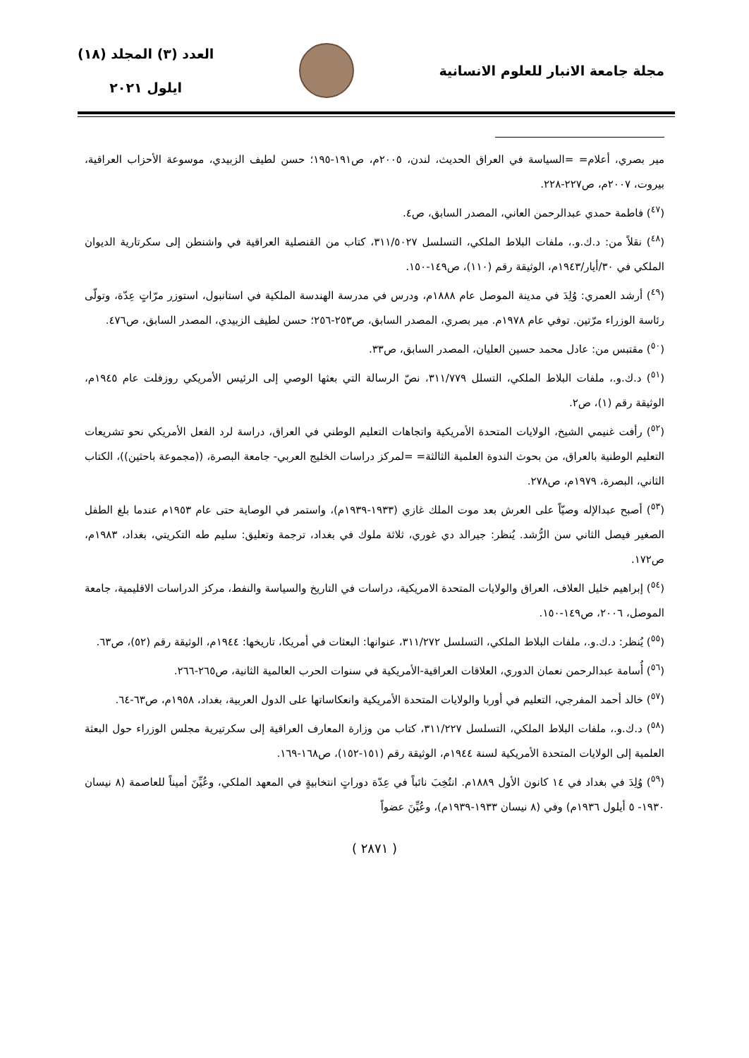مجلة جامعة الانبار للعلوم الانسانية
العدد (٣) المجلد (١٨)
ايلول ٢٠٢١
مير بصري، أعلام= =السياسة في العراق الحديث، لندن، ٢٠٠٥م، ص١٩١-١٩٥؛ حسن لطيف الزبيدي، موسوعة الأحزاب العراقية، بيروت، ٢٠٠٧م، ص٢٢٧-٢٢٨.
(<sup>٤٧</sup>) فاطمة حمدي عبدالرحمن العاني، المصدر السابق، ص٤.
(<sup>٤٨</sup>) نقلاً من: د.ك.و.، ملفات البلاط الملكي، التسلسل ٣١١/٥٠٢٧، كتاب من القنصلية العراقية في واشنطن إلى سكرتارية الديوان الملكي في ٣٠/أيار/١٩٤٣م، الوثيقة رقم (١١٠)، ص١٤٩-١٥٠.
(<sup>٤٩</sup>) أرشد العمري: وُلِدَ في مدينة الموصل عام ١٨٨٨م، ودرس في مدرسة الهندسة الملكية في استانبول، استوزر مرّاتٍ عِدّة، وتولّى رئاسة الوزراء مرّتين. توفي عام ١٩٧٨م. مير بصري، المصدر السابق، ص٢٥٣-٢٥٦؛ حسن لطيف الزبيدي، المصدر السابق، ص٤٧٦.
(<sup>٥٠</sup>) مقتبس من: عادل محمد حسين العليان، المصدر السابق، ص٣٣.
(<sup>٥١</sup>) د.ك.و.، ملفات البلاط الملكي، التسلل ٣١١/٧٧٩، نصّ الرسالة التي بعثها الوصي إلى الرئيس الأمريكي روزفلت عام ١٩٤٥م، الوثيقة رقم (١)، ص٢.
(<sup>٥٢</sup>) رأفت غنيمي الشيخ، الولايات المتحدة الأمريكية واتجاهات التعليم الوطني في العراق، دراسة لرد الفعل الأمريكي نحو تشريعات التعليم الوطنية بالعراق، من بحوث الندوة العلمية الثالثة= =لمركز دراسات الخليج العربي- جامعة البصرة، ((مجموعة باحثين))، الكتاب الثاني، البصرة، ١٩٧٩م، ص٢٧٨.
(<sup>٥٣</sup>) أصبح عبدالإله وصيّاً على العرش بعد موت الملك غازي (١٩٣٣-١٩٣٩م)، واستمر في الوصاية حتى عام ١٩٥٣م عندما بلغ الطفل الصغير فيصل الثاني سن الرُّشد. يُنظر: جيرالد دي غوري، ثلاثة ملوك في بغداد، ترجمة وتعليق: سليم طه التكريتي، بغداد، ١٩٨٣م، ص١٧٢.
(<sup>٥٤</sup>) إبراهيم خليل العلاف، العراق والولايات المتحدة الامريكية، دراسات في التاريخ والسياسة والنفط، مركز الدراسات الاقليمية، جامعة الموصل، ٢٠٠٦، ص١٤٩-١٥٠.
(<sup>٥٥</sup>) يُنظر: د.ك.و.، ملفات البلاط الملكي، التسلسل ٣١١/٢٧٢، عنوانها: البعثات في أمريكا، تاريخها: ١٩٤٤م، الوثيقة رقم (٥٢)، ص٦٣.
(<sup>٥٦</sup>) أُسامة عبدالرحمن نعمان الدوري، العلاقات العراقية-الأمريكية في سنوات الحرب العالمية الثانية، ص٢٦٥-٢٦٦.
(<sup>٥٧</sup>) خالد أحمد المفرجي، التعليم في أوربا والولايات المتحدة الأمريكية وانعكاساتها على الدول العربية، بغداد، ١٩٥٨م، ص٦٣-٦٤.
(<sup>٥٨</sup>) د.ك.و.، ملفات البلاط الملكي، التسلسل ٣١١/٢٢٧، كتاب من وزارة المعارف العراقية إلى سكرتيرية مجلس الوزراء حول البعثة العلمية إلى الولايات المتحدة الأمريكية لسنة ١٩٤٤م، الوثيقة رقم (١٥١-١٥٢)، ص١٦٨-١٦٩.
(<sup>٥٩</sup>) وُلِدَ في بغداد في ١٤ كانون الأول ١٨٨٩م. انتُخِبَ نائباً في عِدّة دوراتٍ انتخابيةٍ في المعهد الملكي، وعُيِّنَ أميناً للعاصمة (٨ نيسان ١٩٣٠- ٥ أيلول ١٩٣٦م) وفي (٨ نيسان ١٩٣٣-١٩٣٩م)، وعُيِّنَ عضواً
( ٢٨٧١ )